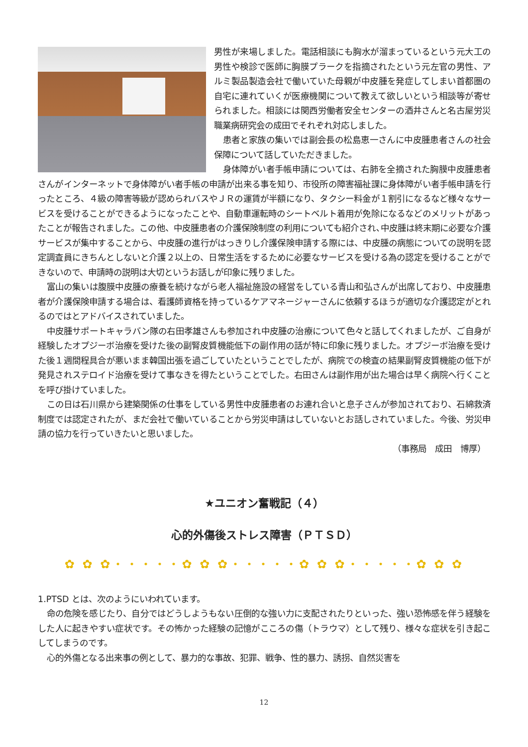男性が来場しました。電話相談にも胸水が溜まっているという元大工の男性や検診で医師に胸膜プラークを指摘されたという元左官の男性、アルミ製品製造会社で働いていた母親が中皮腫を発症してしまい首都圏の自宅に連れていくが医療機関について教えて欲しいという相談等が寄せられました。相談には関西労働者安全センターの酒井さんと名古屋労災職業病研究会の成田でそれぞれ対応しました。
患者と家族の集いでは副会長の松島恵一さんに中皮腫患者さんの社会保障について話していただきました。
身体障がい者手帳申請については、右肺を全摘された胸膜中皮腫患者さんがインターネットで身体障がい者手帳の申請が出来る事を知り、市役所の障害福祉課に身体障がい者手帳申請を行ったところ、４級の障害等級が認められバスやＪＲの運賃が半額になり、タクシー料金が１割引になるなど様々なサービスを受けることができるようになったことや、自動車運転時のシートベルト着用が免除になるなどのメリットがあったことが報告されました。この他、中皮腫患者の介護保険制度の利用についても紹介され､中皮腫は終末期に必要な介護サービスが集中することから、中皮腫の進行がはっきりし介護保険申請する際には、中皮腫の病態についての説明を認定調査員にきちんとしないと介護２以上の、日常生活をするために必要なサービスを受ける為の認定を受けることができないので、申請時の説明は大切というお話しが印象に残りました。
富山の集いは腹膜中皮腫の療養を続けながら老人福祉施設の経営をしている青山和弘さんが出席しており、中皮腫患者が介護保険申請する場合は、看護師資格を持っているケアマネージャーさんに依頼するほうが適切な介護認定がとれるのではとアドバイスされていました。
中皮腫サポートキャラバン隊の右田孝雄さんも参加され中皮腫の治療について色々と話してくれましたが、ご自身が経験したオプジーボ治療を受けた後の副腎皮質機能低下の副作用の話が特に印象に残りました。オプジーボ治療を受けた後１週間程具合が悪いまま韓国出張を過ごしていたということでしたが、病院での検査の結果副腎皮質機能の低下が発見されステロイド治療を受けて事なきを得たということでした。右田さんは副作用が出た場合は早く病院へ行くことを呼び掛けていました。
この日は石川県から建築関係の仕事をしている男性中皮腫患者のお連れ合いと息子さんが参加されており、石綿救済制度では認定されたが、まだ会社で働いていることから労災申請はしていないとお話しされていました。今後、労災申請の協力を行っていきたいと思いました。
（事務局　成田　博厚）
★ユニオン奮戦記（４）
心的外傷後ストレス障害（ＰＴＳＤ）
✿ ✿ ✿・・・・・✿ ✿ ✿・・・・・✿ ✿ ✿・・・・・✿ ✿ ✿
1.PTSD とは、次のようにいわれています。
命の危険を感じたり、自分ではどうしようもない圧倒的な強い力に支配されたりといった、強い恐怖感を伴う経験をした人に起きやすい症状です。その怖かった経験の記憶がこころの傷（トラウマ）として残り、様々な症状を引き起こしてしまうのです。
心的外傷となる出来事の例として、暴力的な事故、犯罪、戦争、性的暴力、誘拐、自然災害を
12